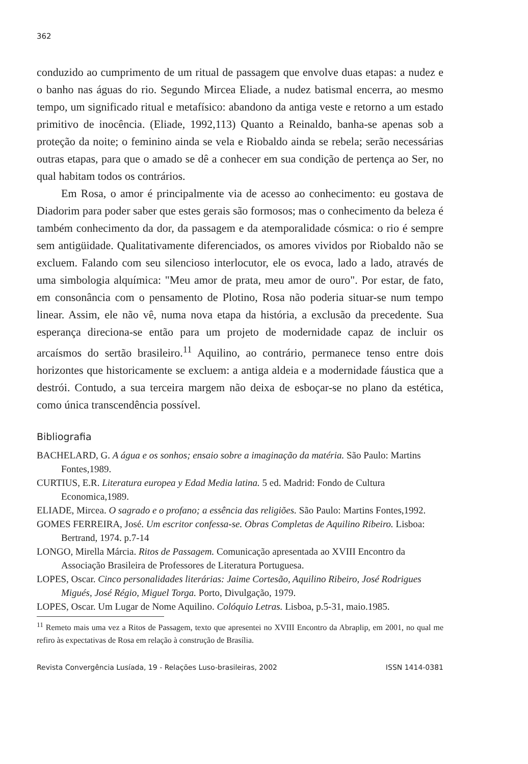362
conduzido ao cumprimento de um ritual de passagem que envolve duas etapas: a nudez e o banho nas águas do rio. Segundo Mircea Eliade, a nudez batismal encerra, ao mesmo tempo, um significado ritual e metafísico: abandono da antiga veste e retorno a um estado primitivo de inocência. (Eliade, 1992,113) Quanto a Reinaldo, banha-se apenas sob a proteção da noite; o feminino ainda se vela e Riobaldo ainda se rebela; serão necessárias outras etapas, para que o amado se dê a conhecer em sua condição de pertença ao Ser, no qual habitam todos os contrários.
Em Rosa, o amor é principalmente via de acesso ao conhecimento: eu gostava de Diadorim para poder saber que estes gerais são formosos; mas o conhecimento da beleza é também conhecimento da dor, da passagem e da atemporalidade cósmica: o rio é sempre sem antigüidade. Qualitativamente diferenciados, os amores vividos por Riobaldo não se excluem. Falando com seu silencioso interlocutor, ele os evoca, lado a lado, através de uma simbologia alquímica: "Meu amor de prata, meu amor de ouro". Por estar, de fato, em consonância com o pensamento de Plotino, Rosa não poderia situar-se num tempo linear. Assim, ele não vê, numa nova etapa da história, a exclusão da precedente. Sua esperança direciona-se então para um projeto de modernidade capaz de incluir os arcaísmos do sertão brasileiro.<sup>11</sup> Aquilino, ao contrário, permanece tenso entre dois horizontes que historicamente se excluem: a antiga aldeia e a modernidade fáustica que a destrói. Contudo, a sua terceira margem não deixa de esboçar-se no plano da estética, como única transcendência possível.
Bibliografia
BACHELARD, G. A água e os sonhos; ensaio sobre a imaginação da matéria. São Paulo: Martins Fontes,1989.
CURTIUS, E.R. Literatura europea y Edad Media latina. 5 ed. Madrid: Fondo de Cultura Economica,1989.
ELIADE, Mircea. O sagrado e o profano; a essência das religiões. São Paulo: Martins Fontes,1992.
GOMES FERREIRA, José. Um escritor confessa-se. Obras Completas de Aquilino Ribeiro. Lisboa: Bertrand, 1974. p.7-14
LONGO, Mirella Márcia. Ritos de Passagem. Comunicação apresentada ao XVIII Encontro da Associação Brasileira de Professores de Literatura Portuguesa.
LOPES, Oscar. Cinco personalidades literárias: Jaime Cortesão, Aquilino Ribeiro, José Rodrigues Migués, José Régio, Miguel Torga. Porto, Divulgação, 1979.
LOPES, Oscar. Um Lugar de Nome Aquilino. Colóquio Letras. Lisboa, p.5-31, maio.1985.
<sup>11</sup> Remeto mais uma vez a Ritos de Passagem, texto que apresentei no XVIII Encontro da Abraplip, em 2001, no qual me refiro às expectativas de Rosa em relação à construção de Brasília.
Revista Convergência Lusíada, 19 - Relações Luso-brasileiras, 2002 ISSN 1414-0381